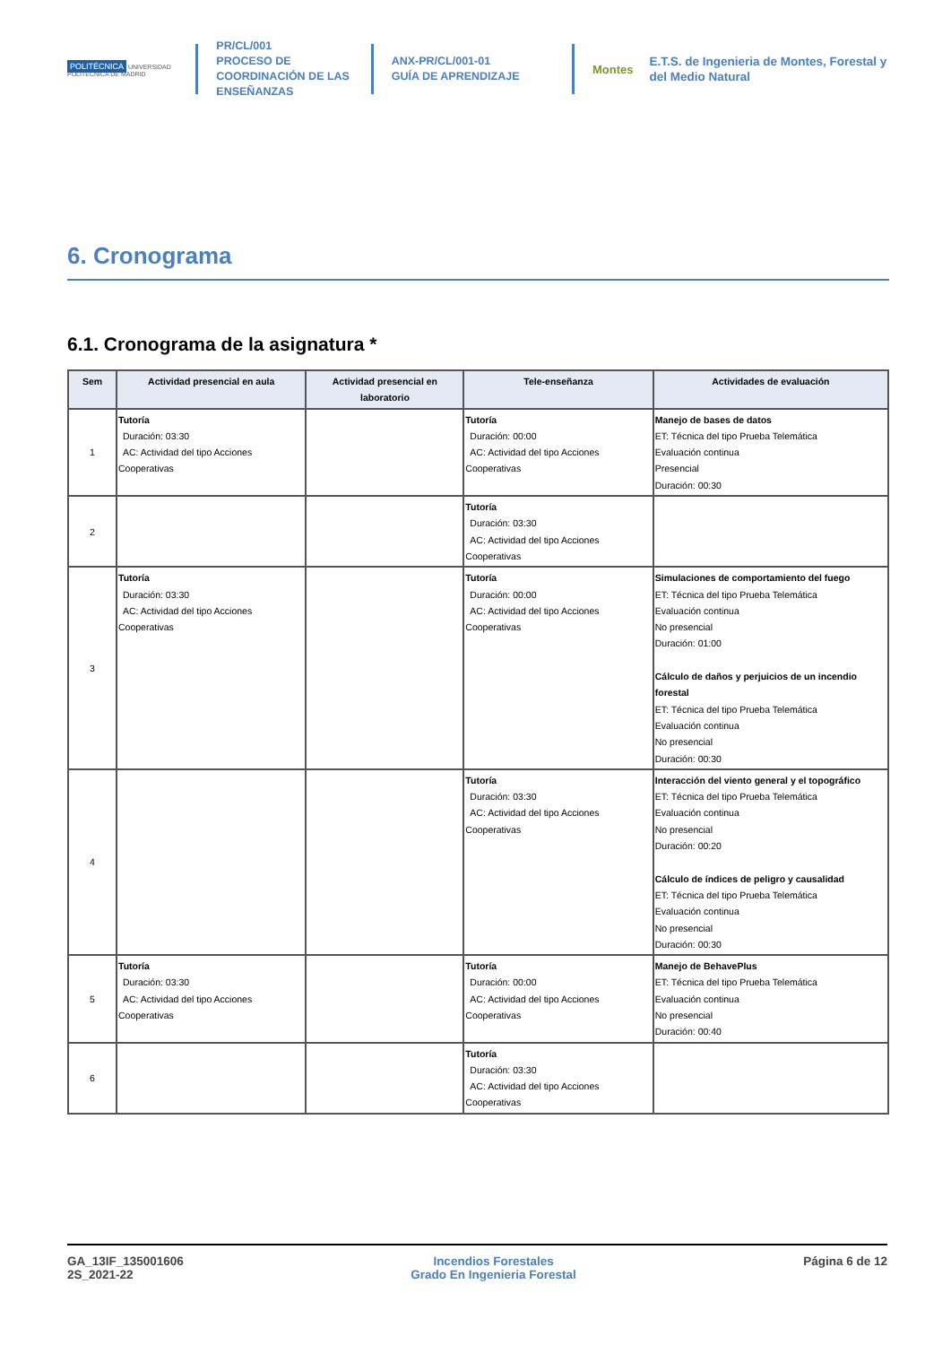POLITÉCNICA UNIVERSIDAD POLITÉCNICA DE MADRID
PR/CL/001
PROCESO DE COORDINACIÓN DE LAS ENSEÑANZAS
ANX-PR/CL/001-01
GUÍA DE APRENDIZAJE
Montes
E.T.S. de Ingenieria de Montes, Forestal y del Medio Natural
6. Cronograma
6.1. Cronograma de la asignatura *
| Sem | Actividad presencial en aula | Actividad presencial en laboratorio | Tele-enseñanza | Actividades de evaluación |
| --- | --- | --- | --- | --- |
| 1 | Tutoría Duración: 03:30 AC: Actividad del tipo Acciones Cooperativas | | Tutoría Duración: 00:00 AC: Actividad del tipo Acciones Cooperativas | Manejo de bases de datos ET: Técnica del tipo Prueba Telemática Evaluación continua Presencial Duración: 00:30 |
| 2 | | | Tutoría Duración: 03:30 AC: Actividad del tipo Acciones Cooperativas | |
| 3 | Tutoría Duración: 03:30 AC: Actividad del tipo Acciones Cooperativas | | Tutoría Duración: 00:00 AC: Actividad del tipo Acciones Cooperativas | Simulaciones de comportamiento del fuego ET: Técnica del tipo Prueba Telemática Evaluación continua No presencial Duración: 01:00 Cálculo de daños y perjuicios de un incendio forestal ET: Técnica del tipo Prueba Telemática Evaluación continua No presencial Duración: 00:30 |
| 4 | | | Tutoría Duración: 03:30 AC: Actividad del tipo Acciones Cooperativas | Interacción del viento general y el topográfico ET: Técnica del tipo Prueba Telemática Evaluación continua No presencial Duración: 00:20 Cálculo de índices de peligro y causalidad ET: Técnica del tipo Prueba Telemática Evaluación continua No presencial Duración: 00:30 |
| 5 | Tutoría Duración: 03:30 AC: Actividad del tipo Acciones Cooperativas | | Tutoría Duración: 00:00 AC: Actividad del tipo Acciones Cooperativas | Manejo de BehavePlus ET: Técnica del tipo Prueba Telemática Evaluación continua No presencial Duración: 00:40 |
| 6 | | | Tutoría Duración: 03:30 AC: Actividad del tipo Acciones Cooperativas | |
GA_13IF_135001606
2S_2021-22
Incendios Forestales
Grado En Ingenieria Forestal
Página 6 de 12